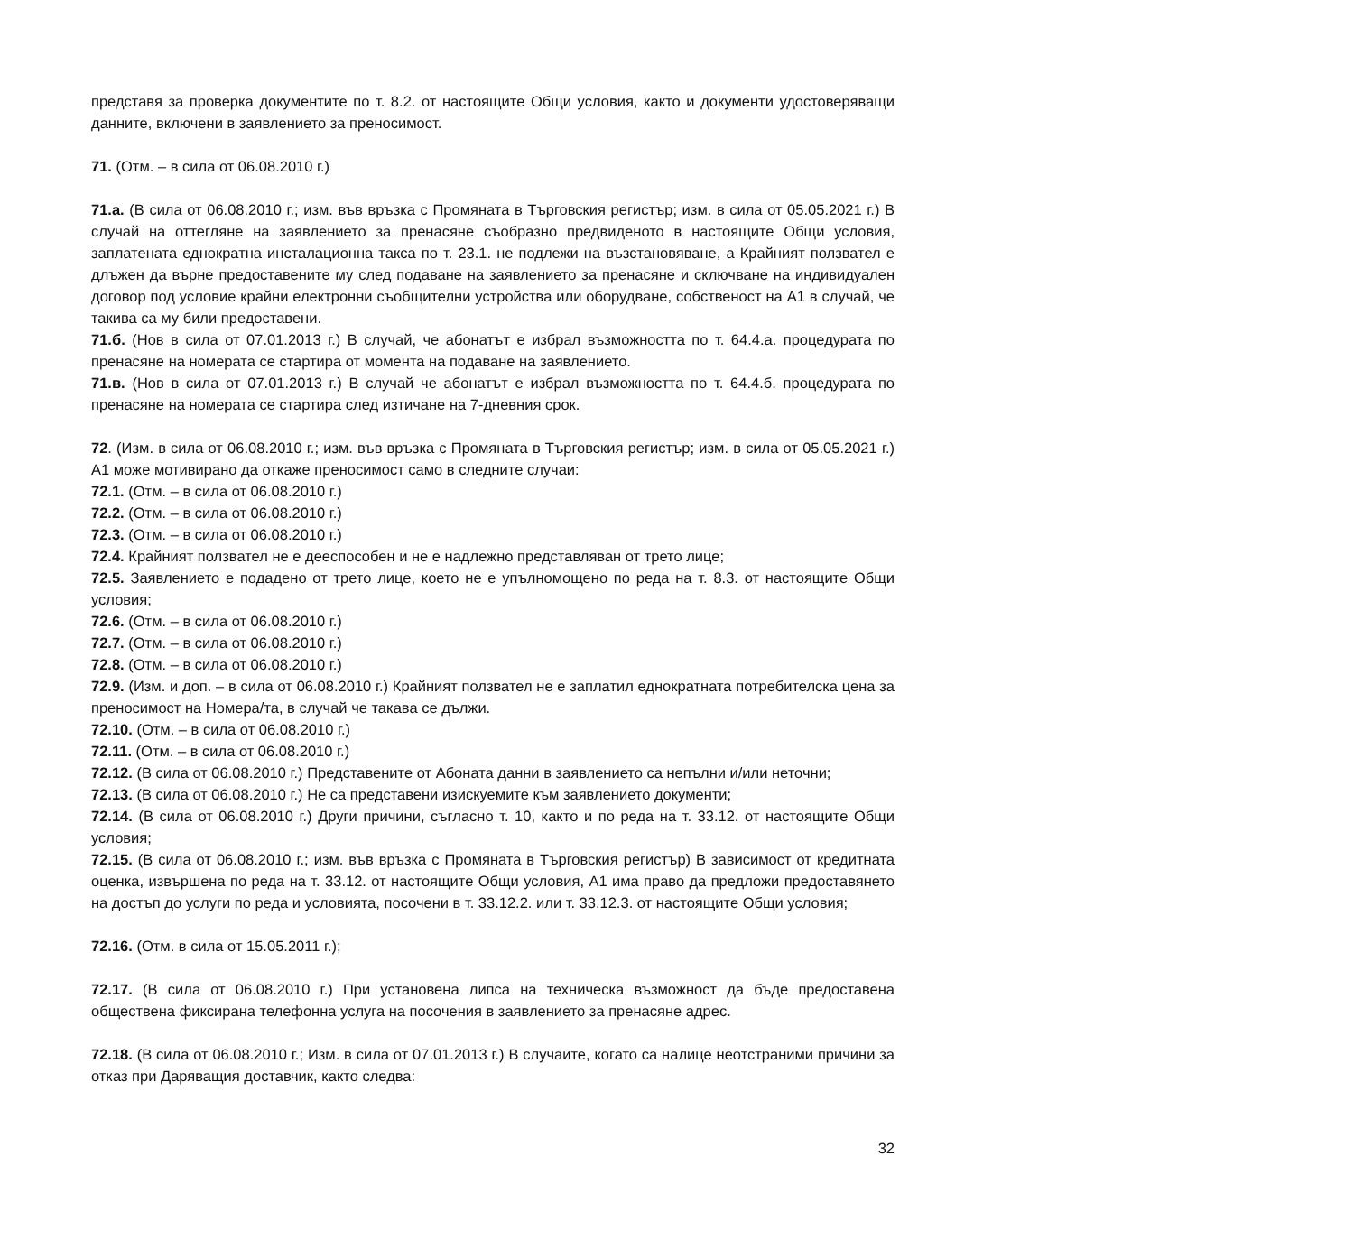представя за проверка документите по т. 8.2. от настоящите Общи условия, както и документи удостоверяващи данните, включени в заявлението за преносимост.
71. (Отм. – в сила от 06.08.2010 г.)
71.а. (В сила от 06.08.2010 г.; изм. във връзка с Промяната в Търговския регистър; изм. в сила от 05.05.2021 г.) В случай на оттегляне на заявлението за пренасяне съобразно предвиденото в настоящите Общи условия, заплатената еднократна инсталационна такса по т. 23.1. не подлежи на възстановяване, а Крайният ползвател е длъжен да върне предоставените му след подаване на заявлението за пренасяне и сключване на индивидуален договор под условие крайни електронни съобщителни устройства или оборудване, собственост на А1 в случай, че такива са му били предоставени.
71.б. (Нов в сила от 07.01.2013 г.) В случай, че абонатът е избрал възможността по т. 64.4.а. процедурата по пренасяне на номерата се стартира от момента на подаване на заявлението.
71.в. (Нов в сила от 07.01.2013 г.) В случай че абонатът е избрал възможността по т. 64.4.б. процедурата по пренасяне на номерата се стартира след изтичане на 7-дневния срок.
72. (Изм. в сила от 06.08.2010 г.; изм. във връзка с Промяната в Търговския регистър; изм. в сила от 05.05.2021 г.) А1 може мотивирано да откаже преносимост само в следните случаи:
72.1. (Отм. – в сила от 06.08.2010 г.)
72.2. (Отм. – в сила от 06.08.2010 г.)
72.3. (Отм. – в сила от 06.08.2010 г.)
72.4. Крайният ползвател не е дееспособен и не е надлежно представляван от трето лице;
72.5. Заявлението е подадено от трето лице, което не е упълномощено по реда на т. 8.3. от настоящите Общи условия;
72.6. (Отм. – в сила от 06.08.2010 г.)
72.7. (Отм. – в сила от 06.08.2010 г.)
72.8. (Отм. – в сила от 06.08.2010 г.)
72.9. (Изм. и доп. – в сила от 06.08.2010 г.) Крайният ползвател не е заплатил еднократната потребителска цена за преносимост на Номера/та, в случай че такава се дължи.
72.10. (Отм. – в сила от 06.08.2010 г.)
72.11. (Отм. – в сила от 06.08.2010 г.)
72.12. (В сила от 06.08.2010 г.) Представените от Абоната данни в заявлението са непълни и/или неточни;
72.13. (В сила от 06.08.2010 г.) Не са представени изискуемите към заявлението документи;
72.14. (В сила от 06.08.2010 г.) Други причини, съгласно т. 10, както и по реда на т. 33.12. от настоящите Общи условия;
72.15. (В сила от 06.08.2010 г.; изм. във връзка с Промяната в Търговския регистър) В зависимост от кредитната оценка, извършена по реда на т. 33.12. от настоящите Общи условия, А1 има право да предложи предоставянето на достъп до услуги по реда и условията, посочени в т. 33.12.2. или т. 33.12.3. от настоящите Общи условия;
72.16. (Отм. в сила от 15.05.2011 г.);
72.17. (В сила от 06.08.2010 г.) При установена липса на техническа възможност да бъде предоставена обществена фиксирана телефонна услуга на посочения в заявлението за пренасяне адрес.
72.18. (В сила от 06.08.2010 г.; Изм. в сила от 07.01.2013 г.) В случаите, когато са налице неотстраними причини за отказ при Даряващия доставчик, както следва:
32